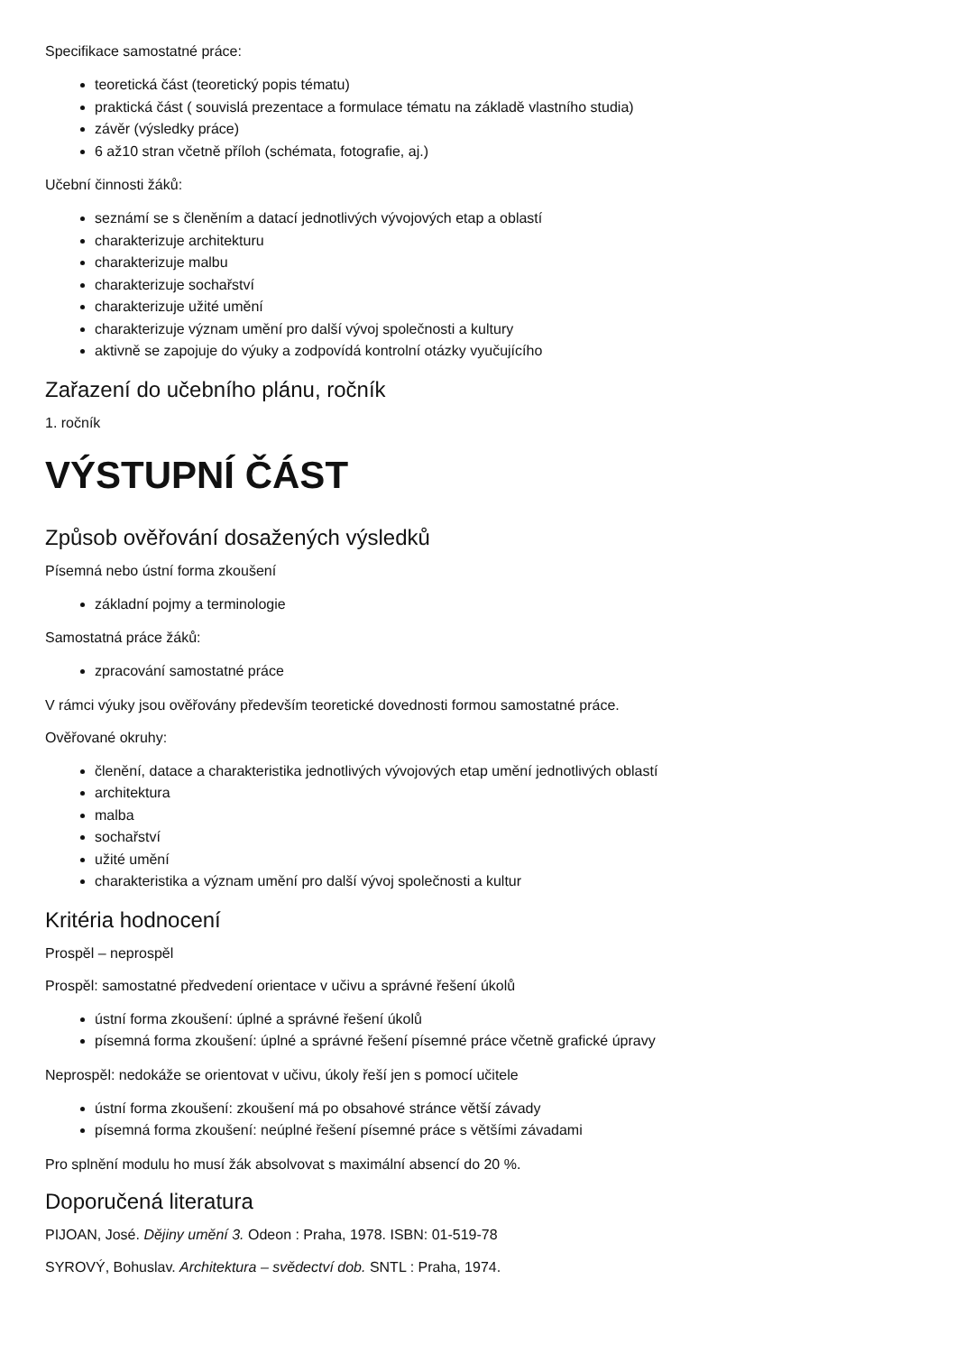Specifikace samostatné práce:
teoretická část (teoretický popis tématu)
praktická část ( souvislá prezentace a formulace tématu na základě vlastního studia)
závěr (výsledky práce)
6 až10 stran včetně příloh (schémata, fotografie, aj.)
Učební činnosti žáků:
seznámí se s členěním a datací jednotlivých vývojových etap a oblastí
charakterizuje architekturu
charakterizuje malbu
charakterizuje sochařství
charakterizuje užité umění
charakterizuje význam umění pro další vývoj společnosti a kultury
aktivně se zapojuje do výuky a zodpovídá kontrolní otázky vyučujícího
Zařazení do učebního plánu, ročník
1. ročník
VÝSTUPNÍ ČÁST
Způsob ověřování dosažených výsledků
Písemná nebo ústní forma zkoušení
základní pojmy a terminologie
Samostatná práce žáků:
zpracování samostatné práce
V rámci výuky jsou ověřovány především teoretické dovednosti formou samostatné práce.
Ověřované okruhy:
členění, datace a charakteristika jednotlivých vývojových etap umění jednotlivých oblastí
architektura
malba
sochařství
užité umění
charakteristika a význam umění pro další vývoj společnosti a kultur
Kritéria hodnocení
Prospěl – neprospěl
Prospěl: samostatné předvedení orientace v učivu a správné řešení úkolů
ústní forma zkoušení: úplné a správné řešení úkolů
písemná forma zkoušení: úplné a správné řešení písemné práce včetně grafické úpravy
Neprospěl: nedokáže se orientovat v učivu, úkoly řeší jen s pomocí učitele
ústní forma zkoušení: zkoušení má po obsahové stránce větší závady
písemná forma zkoušení: neúplné řešení písemné práce s většími závadami
Pro splnění modulu ho musí žák absolvovat s maximální absencí do 20 %.
Doporučená literatura
PIJOAN, José. Dějiny umění 3. Odeon : Praha, 1978. ISBN: 01-519-78
SYROVÝ, Bohuslav. Architektura – svědectví dob. SNTL : Praha, 1974.